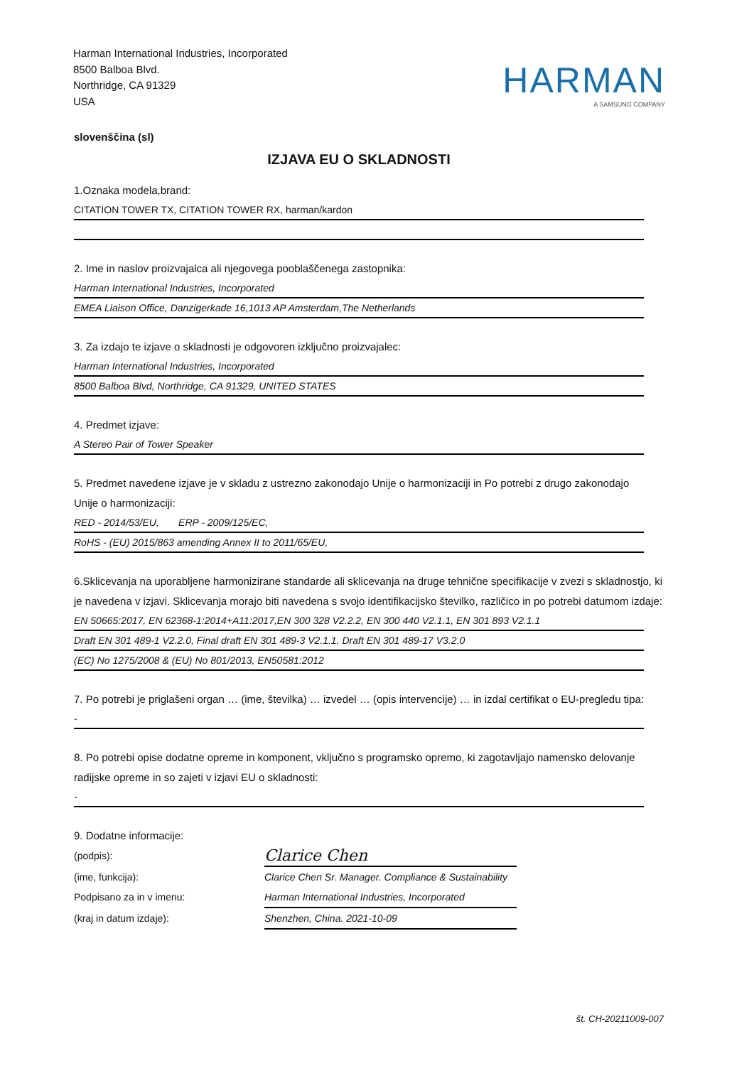Harman International Industries, Incorporated
8500 Balboa Blvd.
Northridge, CA 91329
USA
HARMAN
A SAMSUNG COMPANY
slovenščina (sl)
IZJAVA EU O SKLADNOSTI
1.Oznaka modela,brand:
CITATION TOWER TX, CITATION TOWER RX, harman/kardon
2. Ime in naslov proizvajalca ali njegovega pooblaščenega zastopnika:
Harman International Industries, Incorporated
EMEA Liaison Office, Danzigerkade 16,1013 AP Amsterdam,The Netherlands
3. Za izdajo te izjave o skladnosti je odgovoren izključno proizvajalec:
Harman International Industries, Incorporated
8500 Balboa Blvd, Northridge, CA 91329, UNITED STATES
4. Predmet izjave:
A Stereo Pair of Tower Speaker
5. Predmet navedene izjave je v skladu z ustrezno zakonodajo Unije o harmonizaciji in Po potrebi z drugo zakonodajo Unije o harmonizaciji:
RED - 2014/53/EU, ERP - 2009/125/EC,
RoHS - (EU) 2015/863 amending Annex II to 2011/65/EU,
6.Sklicevanja na uporabljene harmonizirane standarde ali sklicevanja na druge tehnične specifikacije v zvezi s skladnostjo, ki je navedena v izjavi. Sklicevanja morajo biti navedena s svojo identifikacijsko številko, različico in po potrebi datumom izdaje:
EN 50665:2017, EN 62368-1:2014+A11:2017,EN 300 328 V2.2.2, EN 300 440 V2.1.1, EN 301 893 V2.1.1
Draft EN 301 489-1 V2.2.0, Final draft EN 301 489-3 V2.1.1, Draft EN 301 489-17 V3.2.0
(EC) No 1275/2008 & (EU) No 801/2013, EN50581:2012
7. Po potrebi je priglašeni organ … (ime, številka) … izvedel … (opis intervencije) … in izdal certifikat o EU-pregledu tipa:
-
8. Po potrebi opise dodatne opreme in komponent, vključno s programsko opremo, ki zagotavljajo namensko delovanje radijske opreme in so zajeti v izjavi EU o skladnosti:
-
9. Dodatne informacije:
(podpis):
Clarice Chen
(ime, funkcija):
Clarice Chen Sr. Manager. Compliance & Sustainability
Podpisano za in v imenu:
Harman International Industries, Incorporated
(kraj in datum izdaje):
Shenzhen, China. 2021-10-09
št. CH-20211009-007